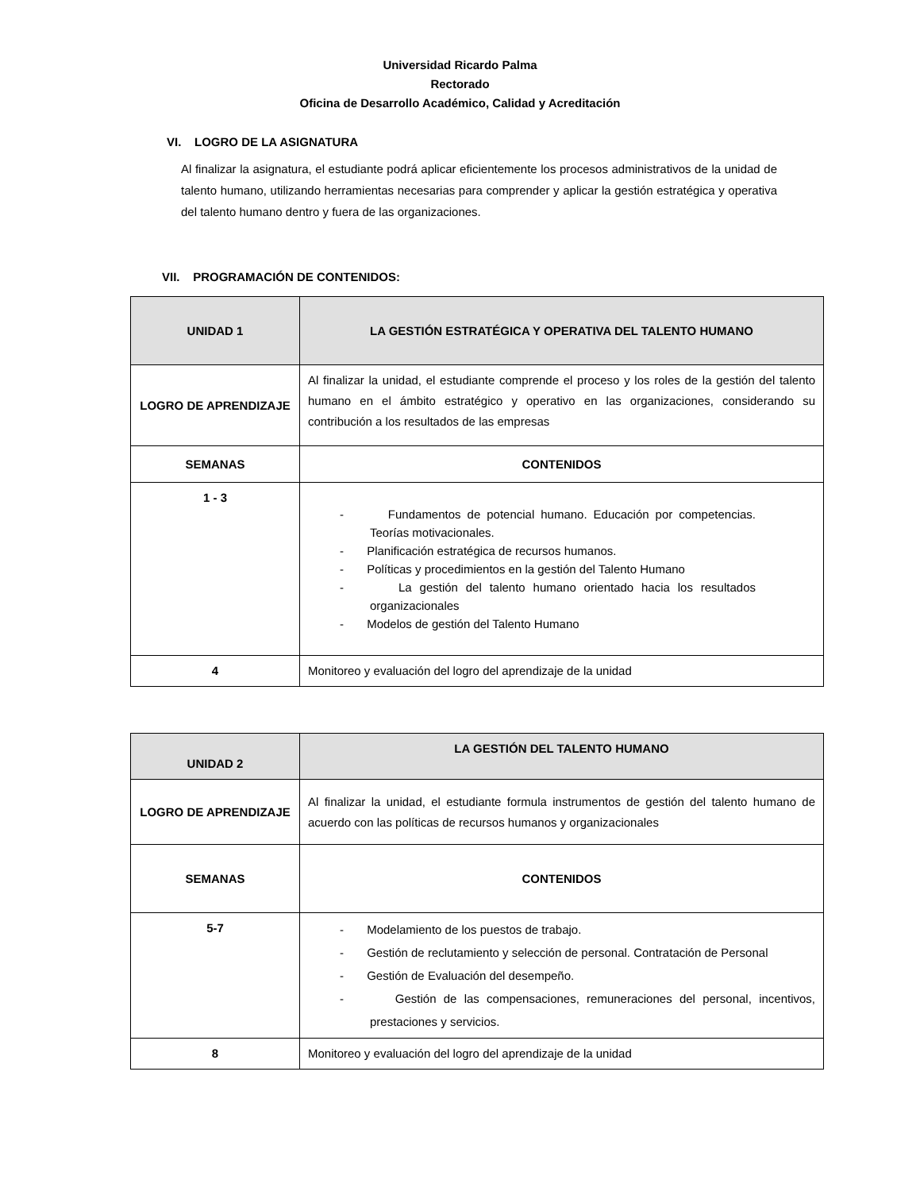Universidad Ricardo Palma
Rectorado
Oficina de Desarrollo Académico, Calidad y Acreditación
VI. LOGRO DE LA ASIGNATURA
Al finalizar la asignatura, el estudiante podrá aplicar eficientemente los procesos administrativos de la unidad de talento humano, utilizando herramientas necesarias para comprender y aplicar la gestión estratégica y operativa del talento humano dentro y fuera de las organizaciones.
VII. PROGRAMACIÓN DE CONTENIDOS:
| UNIDAD 1 | LA GESTIÓN ESTRATÉGICA Y OPERATIVA DEL TALENTO HUMANO |
| LOGRO DE APRENDIZAJE | Al finalizar la unidad, el estudiante comprende el proceso y los roles de la gestión del talento humano en el ámbito estratégico y operativo en las organizaciones, considerando su contribución a los resultados de las empresas |
| SEMANAS | CONTENIDOS |
| 1 - 3 | - Fundamentos de potencial humano. Educación por competencias. Teorías motivacionales. - Planificación estratégica de recursos humanos. - Políticas y procedimientos en la gestión del Talento Humano - La gestión del talento humano orientado hacia los resultados organizacionales - Modelos de gestión del Talento Humano |
| 4 | Monitoreo y evaluación del logro del aprendizaje de la unidad |
| UNIDAD 2 | LA GESTIÓN DEL TALENTO HUMANO |
| LOGRO DE APRENDIZAJE | Al finalizar la unidad, el estudiante formula instrumentos de gestión del talento humano de acuerdo con las políticas de recursos humanos y organizacionales |
| SEMANAS | CONTENIDOS |
| 5-7 | - Modelamiento de los puestos de trabajo. - Gestión de reclutamiento y selección de personal. Contratación de Personal - Gestión de Evaluación del desempeño. - Gestión de las compensaciones, remuneraciones del personal, incentivos, prestaciones y servicios. |
| 8 | Monitoreo y evaluación del logro del aprendizaje de la unidad |